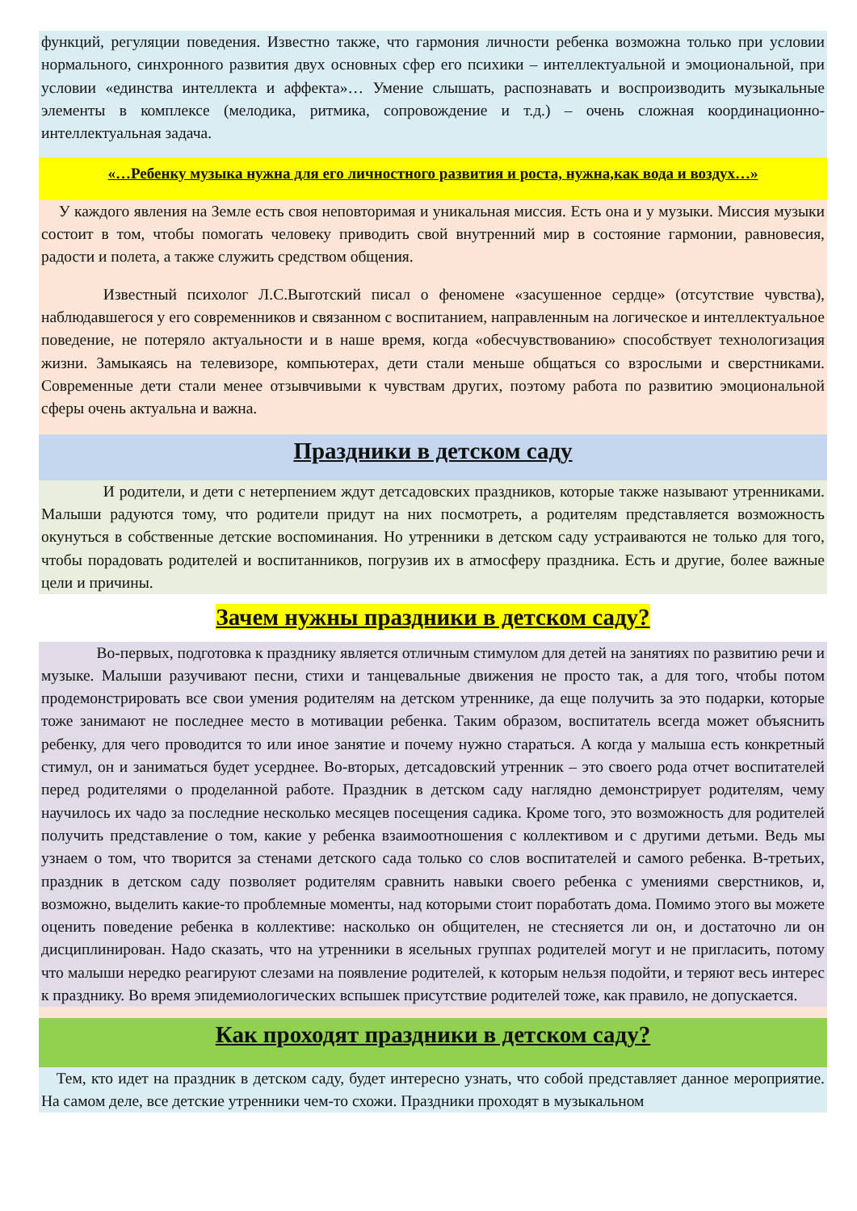функций, регуляции поведения. Известно также, что гармония личности ребенка возможна только при условии нормального, синхронного развития двух основных сфер его психики – интеллектуальной и эмоциональной, при условии «единства интеллекта и аффекта»… Умение слышать, распознавать и воспроизводить музыкальные элементы в комплексе (мелодика, ритмика, сопровождение и т.д.) – очень сложная координационно-интеллектуальная задача.
«…Ребенку музыка нужна для его личностного развития и роста, нужна,как вода и воздух…»
У каждого явления на Земле есть своя неповторимая и уникальная миссия. Есть она и у музыки. Миссия музыки состоит в том, чтобы помогать человеку приводить свой внутренний мир в состояние гармонии, равновесия, радости и полета, а также служить средством общения.
Известный психолог Л.С.Выготский писал о феномене «засушенное сердце» (отсутствие чувства), наблюдавшегося у его современников и связанном с воспитанием, направленным на логическое и интеллектуальное поведение, не потеряло актуальности и в наше время, когда «обесчувствованию» способствует технологизация жизни. Замыкаясь на телевизоре, компьютерах, дети стали меньше общаться со взрослыми и сверстниками. Современные дети стали менее отзывчивыми к чувствам других, поэтому работа по развитию эмоциональной сферы очень актуальна и важна.
Праздники в детском саду
И родители, и дети с нетерпением ждут детсадовских праздников, которые также называют утренниками. Малыши радуются тому, что родители придут на них посмотреть, а родителям представляется возможность окунуться в собственные детские воспоминания. Но утренники в детском саду устраиваются не только для того, чтобы порадовать родителей и воспитанников, погрузив их в атмосферу праздника. Есть и другие, более важные цели и причины.
Зачем нужны праздники в детском саду?
Во-первых, подготовка к празднику является отличным стимулом для детей на занятиях по развитию речи и музыке. Малыши разучивают песни, стихи и танцевальные движения не просто так, а для того, чтобы потом продемонстрировать все свои умения родителям на детском утреннике, да еще получить за это подарки, которые тоже занимают не последнее место в мотивации ребенка. Таким образом, воспитатель всегда может объяснить ребенку, для чего проводится то или иное занятие и почему нужно стараться. А когда у малыша есть конкретный стимул, он и заниматься будет усерднее. Во-вторых, детсадовский утренник – это своего рода отчет воспитателей перед родителями о проделанной работе. Праздник в детском саду наглядно демонстрирует родителям, чему научилось их чадо за последние несколько месяцев посещения садика. Кроме того, это возможность для родителей получить представление о том, какие у ребенка взаимоотношения с коллективом и с другими детьми. Ведь мы узнаем о том, что творится за стенами детского сада только со слов воспитателей и самого ребенка. В-третьих, праздник в детском саду позволяет родителям сравнить навыки своего ребенка с умениями сверстников, и, возможно, выделить какие-то проблемные моменты, над которыми стоит поработать дома. Помимо этого вы можете оценить поведение ребенка в коллективе: насколько он общителен, не стесняется ли он, и достаточно ли он дисциплинирован. Надо сказать, что на утренники в ясельных группах родителей могут и не пригласить, потому что малыши нередко реагируют слезами на появление родителей, к которым нельзя подойти, и теряют весь интерес к празднику. Во время эпидемиологических вспышек присутствие родителей тоже, как правило, не допускается.
Как проходят праздники в детском саду?
Тем, кто идет на праздник в детском саду, будет интересно узнать, что собой представляет данное мероприятие. На самом деле, все детские утренники чем-то схожи. Праздники проходят в музыкальном